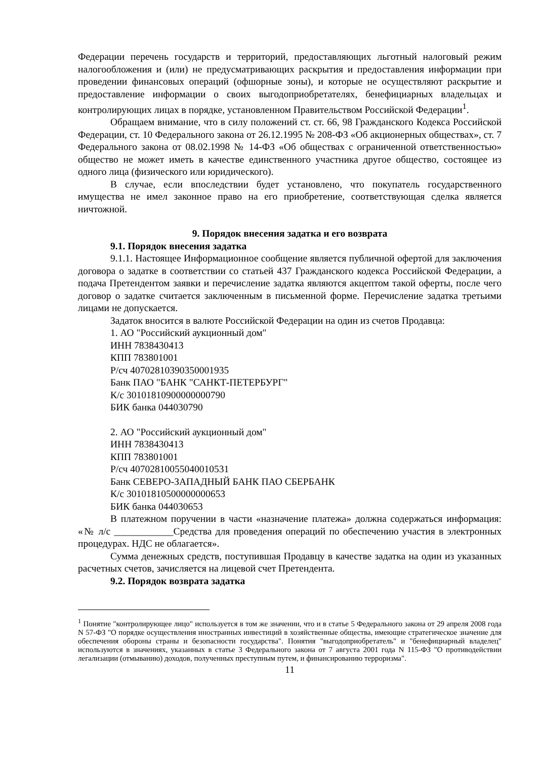Федерации перечень государств и территорий, предоставляющих льготный налоговый режим налогообложения и (или) не предусматривающих раскрытия и предоставления информации при проведении финансовых операций (офшорные зоны), и которые не осуществляют раскрытие и предоставление информации о своих выгодоприобретателях, бенефициарных владельцах и контролирующих лицах в порядке, установленном Правительством Российской Федерации<sup>1</sup>.
Обращаем внимание, что в силу положений ст. ст. 66, 98 Гражданского Кодекса Российской Федерации, ст. 10 Федерального закона от 26.12.1995 № 208-ФЗ «Об акционерных обществах», ст. 7 Федерального закона от 08.02.1998 № 14-ФЗ «Об обществах с ограниченной ответственностью» общество не может иметь в качестве единственного участника другое общество, состоящее из одного лица (физического или юридического).
В случае, если впоследствии будет установлено, что покупатель государственного имущества не имел законное право на его приобретение, соответствующая сделка является ничтожной.
9. Порядок внесения задатка и его возврата
9.1. Порядок внесения задатка
9.1.1. Настоящее Информационное сообщение является публичной офертой для заключения договора о задатке в соответствии со статьей 437 Гражданского кодекса Российской Федерации, а подача Претендентом заявки и перечисление задатка являются акцептом такой оферты, после чего договор о задатке считается заключенным в письменной форме. Перечисление задатка третьими лицами не допускается.
Задаток вносится в валюте Российской Федерации на один из счетов Продавца:
1. АО "Российский аукционный дом"
ИНН 7838430413
КПП 783801001
Р/сч 40702810390350001935
Банк ПАО "БАНК "САНКТ-ПЕТЕРБУРГ"
К/с 30101810900000000790
БИК банка 044030790
2. АО "Российский аукционный дом"
ИНН 7838430413
КПП 783801001
Р/сч 40702810055040010531
Банк СЕВЕРО-ЗАПАДНЫЙ БАНК ПАО СБЕРБАНК
К/с 30101810500000000653
БИК банка 044030653
В платежном поручении в части «назначение платежа» должна содержаться информация: «№ л/с ____________Средства для проведения операций по обеспечению участия в электронных процедурах. НДС не облагается».
Сумма денежных средств, поступившая Продавцу в качестве задатка на один из указанных расчетных счетов, зачисляется на лицевой счет Претендента.
9.2. Порядок возврата задатка
<sup>1</sup> Понятие "контролирующее лицо" используется в том же значении, что и в статье 5 Федерального закона от 29 апреля 2008 года N 57-ФЗ "О порядке осуществления иностранных инвестиций в хозяйственные общества, имеющие стратегическое значение для обеспечения обороны страны и безопасности государства". Понятия "выгодоприобретатель" и "бенефициарный владелец" используются в значениях, указанных в статье 3 Федерального закона от 7 августа 2001 года N 115-ФЗ "О противодействии легализации (отмыванию) доходов, полученных преступным путем, и финансированию терроризма".
11